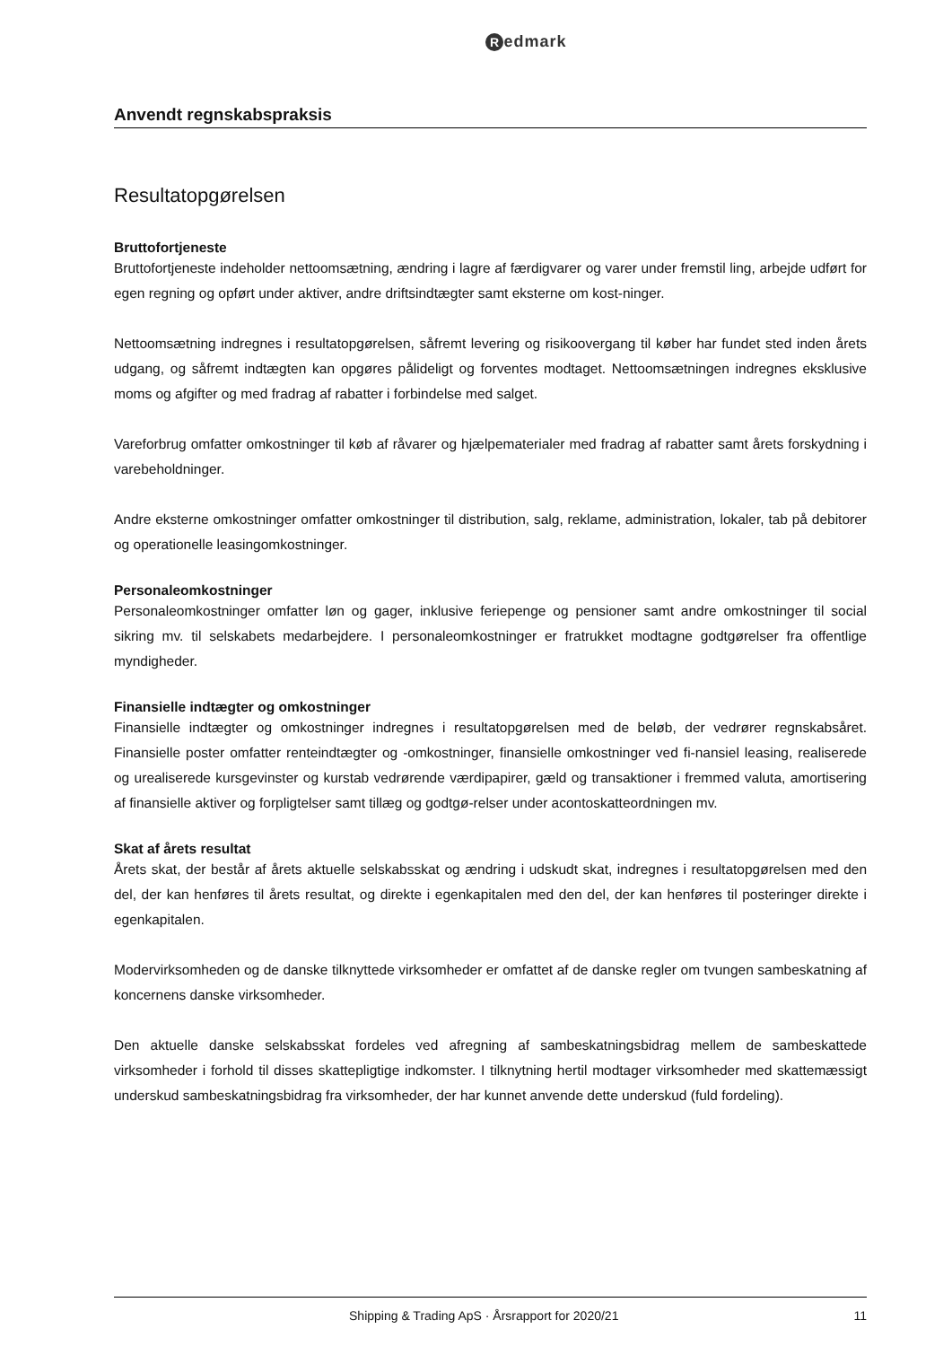Redmark
Anvendt regnskabspraksis
Resultatopgørelsen
Bruttofortjeneste
Bruttofortjeneste indeholder nettoomsætning, ændring i lagre af færdigvarer og varer under fremstil ling, arbejde udført for egen regning og opført under aktiver, andre driftsindtægter samt eksterne om kost-ninger.
Nettoomsætning indregnes i resultatopgørelsen, såfremt levering og risikoovergang til køber har fundet sted inden årets udgang, og såfremt indtægten kan opgøres pålideligt og forventes modtaget. Nettoomsætningen indregnes eksklusive moms og afgifter og med fradrag af rabatter i forbindelse med salget.
Vareforbrug omfatter omkostninger til køb af råvarer og hjælpematerialer med fradrag af rabatter samt årets forskydning i varebeholdninger.
Andre eksterne omkostninger omfatter omkostninger til distribution, salg, reklame, administration, lokaler, tab på debitorer og operationelle leasingomkostninger.
Personaleomkostninger
Personaleomkostninger omfatter løn og gager, inklusive feriepenge og pensioner samt andre omkostninger til social sikring mv. til selskabets medarbejdere. I personaleomkostninger er fratrukket modtagne godtgørelser fra offentlige myndigheder.
Finansielle indtægter og omkostninger
Finansielle indtægter og omkostninger indregnes i resultatopgørelsen med de beløb, der vedrører regnskabsåret. Finansielle poster omfatter renteindtægter og -omkostninger, finansielle omkostninger ved fi-nansiel leasing, realiserede og urealiserede kursgevinster og kurstab vedrørende værdipapirer, gæld og transaktioner i fremmed valuta, amortisering af finansielle aktiver og forpligtelser samt tillæg og godtgø-relser under acontoskatteordningen mv.
Skat af årets resultat
Årets skat, der består af årets aktuelle selskabsskat og ændring i udskudt skat, indregnes i resultatopgørelsen med den del, der kan henføres til årets resultat, og direkte i egenkapitalen med den del, der kan henføres til posteringer direkte i egenkapitalen.
Modervirksomheden og de danske tilknyttede virksomheder er omfattet af de danske regler om tvungen sambeskatning af koncernens danske virksomheder.
Den aktuelle danske selskabsskat fordeles ved afregning af sambeskatningsbidrag mellem de sambeskattede virksomheder i forhold til disses skattepligtige indkomster. I tilknytning hertil modtager virksomheder med skattemæssigt underskud sambeskatningsbidrag fra virksomheder, der har kunnet anvende dette underskud (fuld fordeling).
Shipping & Trading ApS · Årsrapport for 2020/21
11